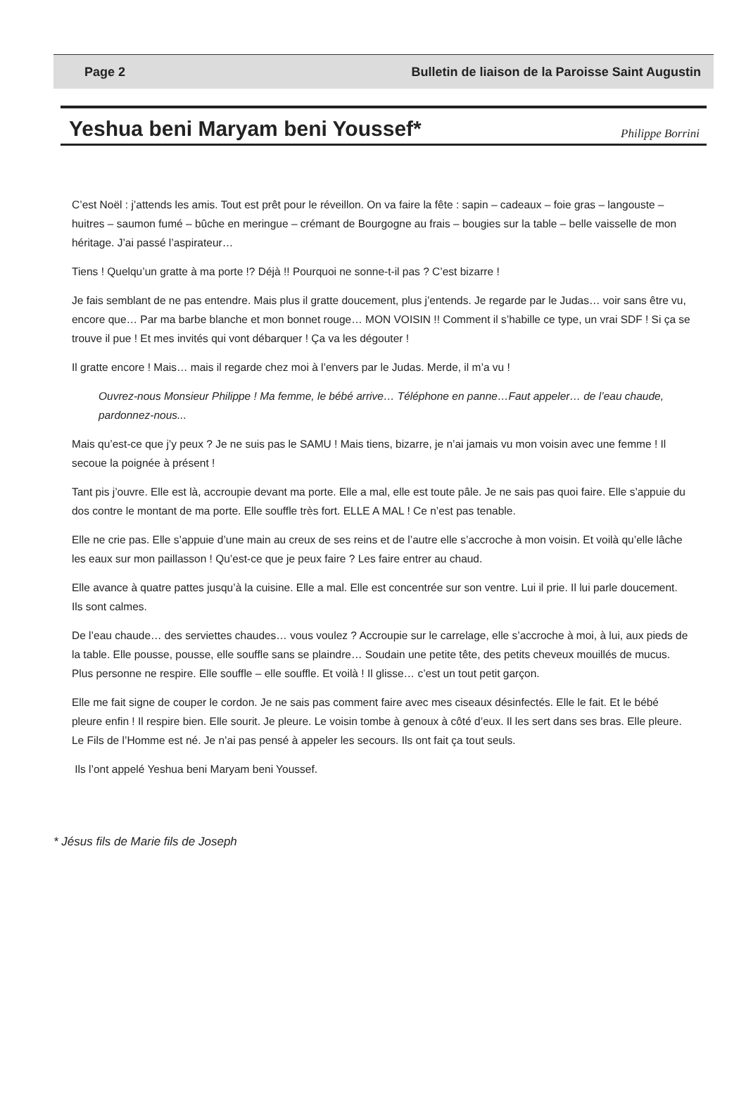Page 2 Bulletin de liaison de la Paroisse Saint Augustin
Yeshua beni Maryam beni Youssef*
Philippe Borrini
C’est Noël : j’attends les amis. Tout est prêt pour le réveillon. On va faire la fête : sapin – cadeaux – foie gras – langouste – huitres – saumon fumé – bûche en meringue – crémant de Bourgogne au frais – bougies sur la table – belle vaisselle de mon héritage. J’ai passé l’aspirateur…
Tiens ! Quelqu’un gratte à ma porte !? Déjà !! Pourquoi ne sonne-t-il pas ? C’est bizarre !
Je fais semblant de ne pas entendre. Mais plus il gratte doucement, plus j’entends. Je regarde par le Judas… voir sans être vu, encore que… Par ma barbe blanche et mon bonnet rouge… MON VOISIN !! Comment il s’habille ce type, un vrai SDF ! Si ça se trouve il pue ! Et mes invités qui vont débarquer ! Ça va les dégouter !
Il gratte encore ! Mais… mais il regarde chez moi à l’envers par le Judas. Merde, il m’a vu !
Ouvrez-nous Monsieur Philippe ! Ma femme, le bébé arrive… Téléphone en panne…Faut appeler… de l’eau chaude, pardonnez-nous...
Mais qu’est-ce que j’y peux ? Je ne suis pas le SAMU ! Mais tiens, bizarre, je n’ai jamais vu mon voisin avec une femme ! Il secoue la poignée à présent !
Tant pis j’ouvre. Elle est là, accroupie devant ma porte. Elle a mal, elle est toute pâle. Je ne sais pas quoi faire. Elle s’appuie du dos contre le montant de ma porte. Elle souffle très fort. ELLE A MAL ! Ce n’est pas tenable.
Elle ne crie pas. Elle s’appuie d’une main au creux de ses reins et de l’autre elle s’accroche à mon voisin. Et voilà qu’elle lâche les eaux sur mon paillasson ! Qu’est-ce que je peux faire ? Les faire entrer au chaud.
Elle avance à quatre pattes jusqu’à la cuisine. Elle a mal. Elle est concentrée sur son ventre. Lui il prie. Il lui parle doucement. Ils sont calmes.
De l’eau chaude… des serviettes chaudes… vous voulez ? Accroupie sur le carrelage, elle s’accroche à moi, à lui, aux pieds de la table. Elle pousse, pousse, elle souffle sans se plaindre… Soudain une petite tête, des petits cheveux mouillés de mucus. Plus personne ne respire. Elle souffle – elle souffle. Et voilà ! Il glisse… c’est un tout petit garçon.
Elle me fait signe de couper le cordon. Je ne sais pas comment faire avec mes ciseaux désinfectés. Elle le fait. Et le bébé pleure enfin ! Il respire bien. Elle sourit. Je pleure. Le voisin tombe à genoux à côté d’eux. Il les sert dans ses bras. Elle pleure. Le Fils de l’Homme est né. Je n’ai pas pensé à appeler les secours. Ils ont fait ça tout seuls.
Ils l’ont appelé Yeshua beni Maryam beni Youssef.
* Jésus fils de Marie fils de Joseph